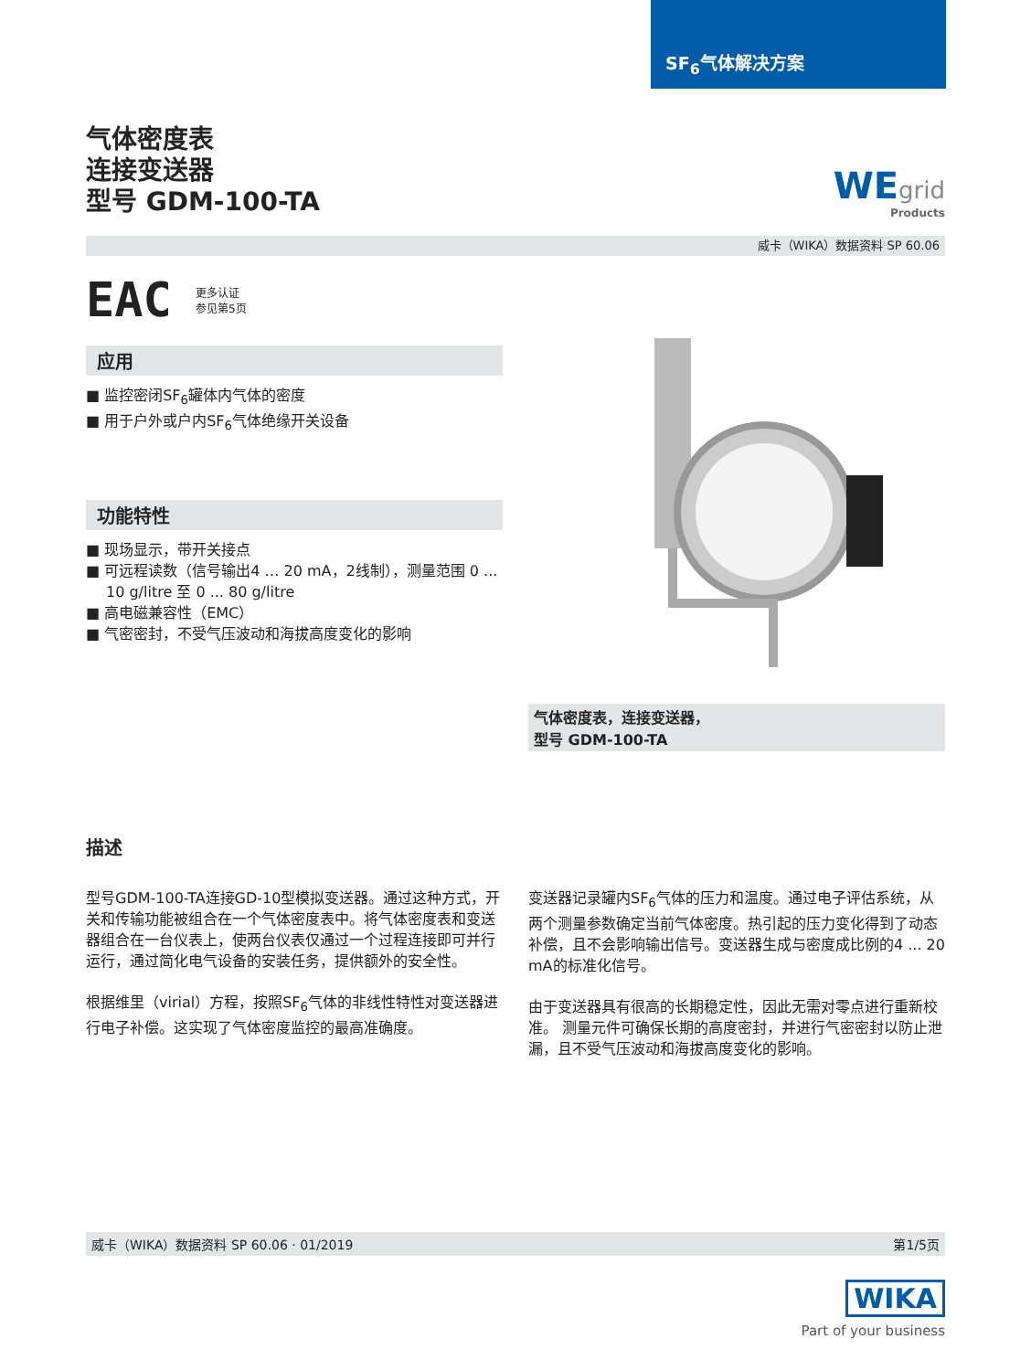SF<sub>6</sub>气体解决方案
WEgrid
Products
气体密度表
连接变送器
型号 GDM-100-TA
威卡（WIKA）数据资料 SP 60.06
EAC 更多认证
参见第5页
应用
■ 监控密闭SF<sub>6</sub>罐体内气体的密度
■ 用于户外或户内SF<sub>6</sub>气体绝缘开关设备
功能特性
■ 现场显示，带开关接点
■ 可远程读数（信号输出4 … 20 mA，2线制），测量范围 0 ... 10 g/litre 至 0 ... 80 g/litre
■ 高电磁兼容性（EMC）
■ 气密密封，不受气压波动和海拔高度变化的影响
气体密度表，连接变送器，
型号 GDM-100-TA
描述
型号GDM-100-TA连接GD-10型模拟变送器。通过这种方式，开关和传输功能被组合在一个气体密度表中。将气体密度表和变送器组合在一台仪表上，使两台仪表仅通过一个过程连接即可并行运行，通过简化电气设备的安装任务，提供额外的安全性。
根据维里（virial）方程，按照SF<sub>6</sub>气体的非线性特性对变送器进行电子补偿。这实现了气体密度监控的最高准确度。
变送器记录罐内SF<sub>6</sub>气体的压力和温度。通过电子评估系统，从两个测量参数确定当前气体密度。热引起的压力变化得到了动态补偿，且不会影响输出信号。变送器生成与密度成比例的4 ... 20 mA的标准化信号。
由于变送器具有很高的长期稳定性，因此无需对零点进行重新校准。 测量元件可确保长期的高度密封，并进行气密密封以防止泄漏，且不受气压波动和海拔高度变化的影响。
威卡（WIKA）数据资料 SP 60.06 · 01/2019 第1/5页
WIKA
Part of your business